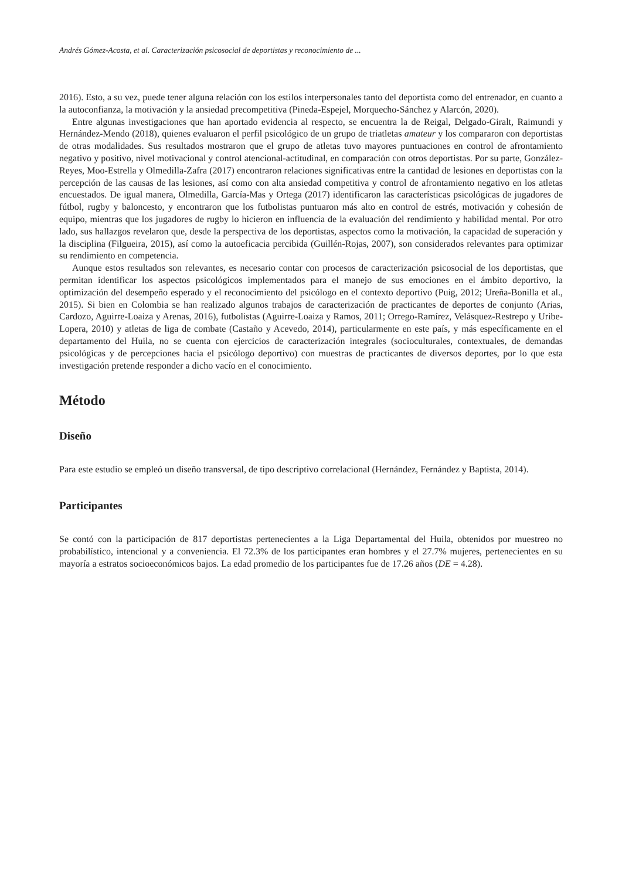Andrés Gómez-Acosta, et al. Caracterización psicosocial de deportistas y reconocimiento de ...
2016). Esto, a su vez, puede tener alguna relación con los estilos interpersonales tanto del deportista como del entrenador, en cuanto a la autoconfianza, la motivación y la ansiedad precompetitiva (Pineda-Espejel, Morquecho-Sánchez y Alarcón, 2020).
Entre algunas investigaciones que han aportado evidencia al respecto, se encuentra la de Reigal, Delgado-Giralt, Raimundi y Hernández-Mendo (2018), quienes evaluaron el perfil psicológico de un grupo de triatletas amateur y los compararon con deportistas de otras modalidades. Sus resultados mostraron que el grupo de atletas tuvo mayores puntuaciones en control de afrontamiento negativo y positivo, nivel motivacional y control atencional-actitudinal, en comparación con otros deportistas. Por su parte, González-Reyes, Moo-Estrella y Olmedilla-Zafra (2017) encontraron relaciones significativas entre la cantidad de lesiones en deportistas con la percepción de las causas de las lesiones, así como con alta ansiedad competitiva y control de afrontamiento negativo en los atletas encuestados. De igual manera, Olmedilla, García-Mas y Ortega (2017) identificaron las características psicológicas de jugadores de fútbol, rugby y baloncesto, y encontraron que los futbolistas puntuaron más alto en control de estrés, motivación y cohesión de equipo, mientras que los jugadores de rugby lo hicieron en influencia de la evaluación del rendimiento y habilidad mental. Por otro lado, sus hallazgos revelaron que, desde la perspectiva de los deportistas, aspectos como la motivación, la capacidad de superación y la disciplina (Filgueira, 2015), así como la autoeficacia percibida (Guillén-Rojas, 2007), son considerados relevantes para optimizar su rendimiento en competencia.
Aunque estos resultados son relevantes, es necesario contar con procesos de caracterización psicosocial de los deportistas, que permitan identificar los aspectos psicológicos implementados para el manejo de sus emociones en el ámbito deportivo, la optimización del desempeño esperado y el reconocimiento del psicólogo en el contexto deportivo (Puig, 2012; Ureña-Bonilla et al., 2015). Si bien en Colombia se han realizado algunos trabajos de caracterización de practicantes de deportes de conjunto (Arias, Cardozo, Aguirre-Loaiza y Arenas, 2016), futbolistas (Aguirre-Loaiza y Ramos, 2011; Orrego-Ramírez, Velásquez-Restrepo y Uribe-Lopera, 2010) y atletas de liga de combate (Castaño y Acevedo, 2014), particularmente en este país, y más específicamente en el departamento del Huila, no se cuenta con ejercicios de caracterización integrales (socioculturales, contextuales, de demandas psicológicas y de percepciones hacia el psicólogo deportivo) con muestras de practicantes de diversos deportes, por lo que esta investigación pretende responder a dicho vacío en el conocimiento.
Método
Diseño
Para este estudio se empleó un diseño transversal, de tipo descriptivo correlacional (Hernández, Fernández y Baptista, 2014).
Participantes
Se contó con la participación de 817 deportistas pertenecientes a la Liga Departamental del Huila, obtenidos por muestreo no probabilístico, intencional y a conveniencia. El 72.3% de los participantes eran hombres y el 27.7% mujeres, pertenecientes en su mayoría a estratos socioeconómicos bajos. La edad promedio de los participantes fue de 17.26 años (DE = 4.28).